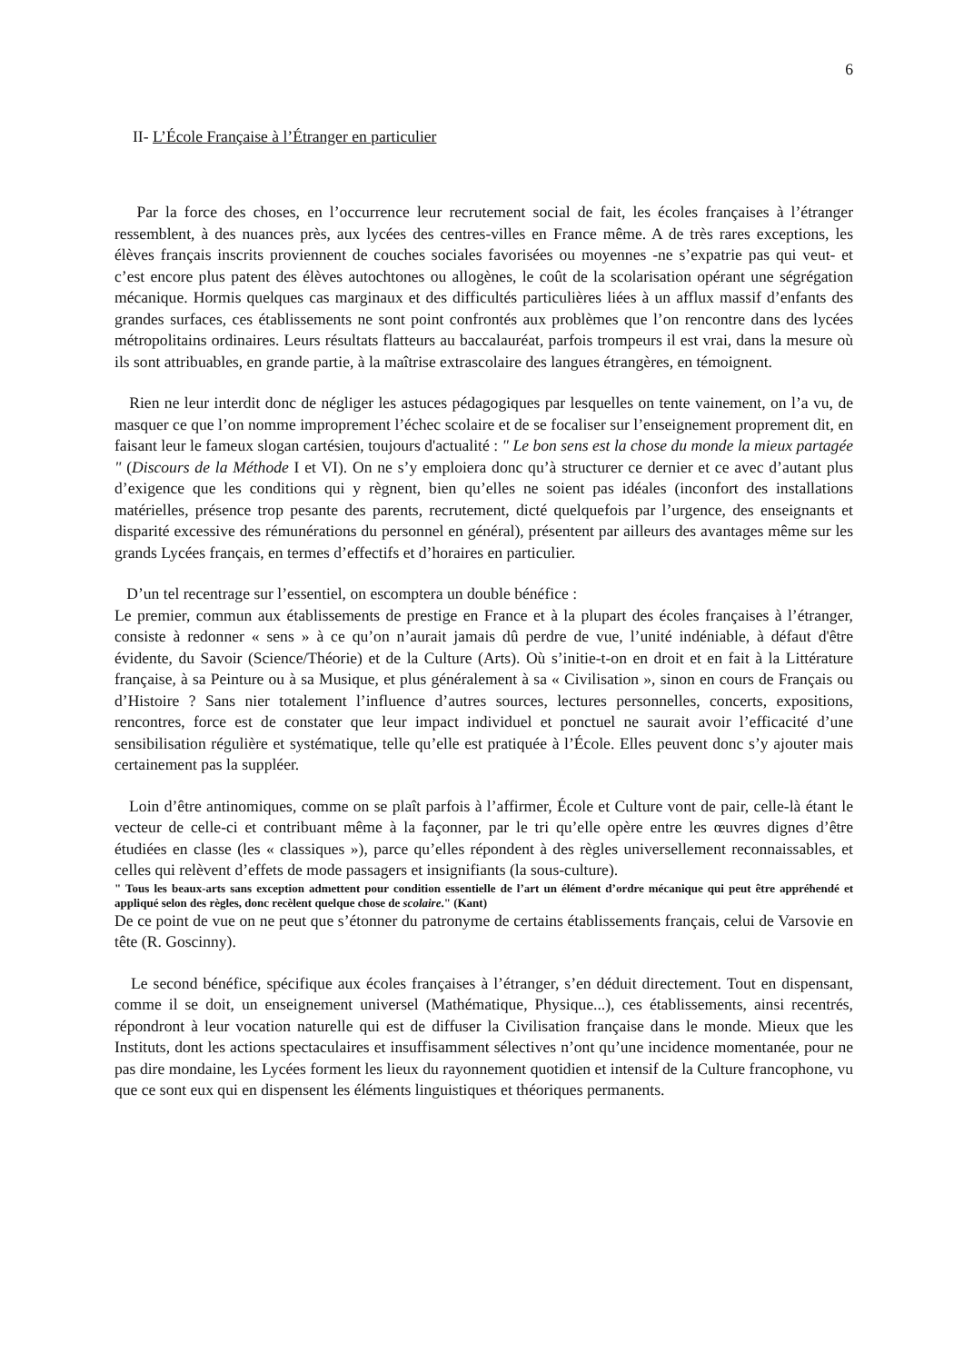6
II- L’École Française à l’Étranger en particulier
Par la force des choses, en l’occurrence leur recrutement social de fait, les écoles françaises à l’étranger ressemblent, à des nuances près, aux lycées des centres-villes en France même. A de très rares exceptions, les élèves français inscrits proviennent de couches sociales favorisées ou moyennes -ne s’expatrie pas qui veut- et c’est encore plus patent des élèves autochtones ou allogènes, le coût de la scolarisation opérant une ségrégation mécanique. Hormis quelques cas marginaux et des difficultés particulières liées à un afflux massif d’enfants des grandes surfaces, ces établissements ne sont point confrontés aux problèmes que l’on rencontre dans des lycées métropolitains ordinaires. Leurs résultats flatteurs au baccalauréat, parfois trompeurs il est vrai, dans la mesure où ils sont attribuables, en grande partie, à la maîtrise extrascolaire des langues étrangères, en témoignent.
Rien ne leur interdit donc de négliger les astuces pédagogiques par lesquelles on tente vainement, on l’a vu, de masquer ce que l’on nomme improprement l’échec scolaire et de se focaliser sur l’enseignement proprement dit, en faisant leur le fameux slogan cartésien, toujours d'actualité : " Le bon sens est la chose du monde la mieux partagée " (Discours de la Méthode I et VI). On ne s’y emploiera donc qu’à structurer ce dernier et ce avec d’autant plus d’exigence que les conditions qui y règnent, bien qu’elles ne soient pas idéales (inconfort des installations matérielles, présence trop pesante des parents, recrutement, dicté quelquefois par l’urgence, des enseignants et disparité excessive des rémunérations du personnel en général), présentent par ailleurs des avantages même sur les grands Lycées français, en termes d’effectifs et d’horaires en particulier.
D’un tel recentrage sur l’essentiel, on escomptera un double bénéfice :
Le premier, commun aux établissements de prestige en France et à la plupart des écoles françaises à l’étranger, consiste à redonner « sens » à ce qu’on n’aurait jamais dû perdre de vue, l’unité indéniable, à défaut d'être évidente, du Savoir (Science/Théorie) et de la Culture (Arts). Où s’initie-t-on en droit et en fait à la Littérature française, à sa Peinture ou à sa Musique, et plus généralement à sa « Civilisation », sinon en cours de Français ou d’Histoire ? Sans nier totalement l’influence d’autres sources, lectures personnelles, concerts, expositions, rencontres, force est de constater que leur impact individuel et ponctuel ne saurait avoir l’efficacité d’une sensibilisation régulière et systématique, telle qu’elle est pratiquée à l’École. Elles peuvent donc s’y ajouter mais certainement pas la suppléer.
Loin d’être antinomiques, comme on se plaît parfois à l’affirmer, École et Culture vont de pair, celle-là étant le vecteur de celle-ci et contribuant même à la façonner, par le tri qu’elle opère entre les œuvres dignes d’être étudiées en classe (les « classiques »), parce qu’elles répondent à des règles universellement reconnaissables, et celles qui relèvent d’effets de mode passagers et insignifiants (la sous-culture).
" Tous les beaux-arts sans exception admettent pour condition essentielle de l’art un élément d’ordre mécanique qui peut être appréhendé et appliqué selon des règles, donc recèlent quelque chose de scolaire." (Kant)
De ce point de vue on ne peut que s’étonner du patronyme de certains établissements français, celui de Varsovie en tête (R. Goscinny).
Le second bénéfice, spécifique aux écoles françaises à l’étranger, s’en déduit directement. Tout en dispensant, comme il se doit, un enseignement universel (Mathématique, Physique...), ces établissements, ainsi recentrés, répondront à leur vocation naturelle qui est de diffuser la Civilisation française dans le monde. Mieux que les Instituts, dont les actions spectaculaires et insuffisamment sélectives n’ont qu’une incidence momentanée, pour ne pas dire mondaine, les Lycées forment les lieux du rayonnement quotidien et intensif de la Culture francophone, vu que ce sont eux qui en dispensent les éléments linguistiques et théoriques permanents.